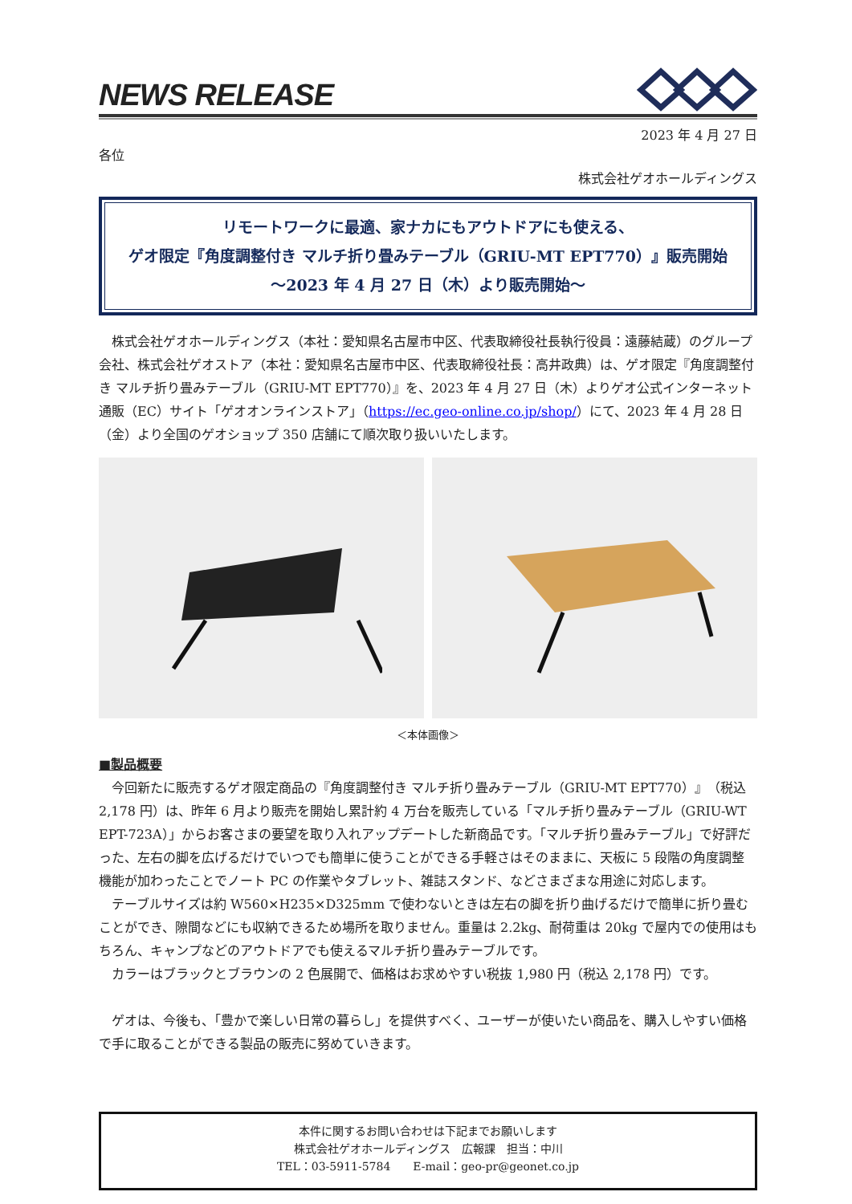NEWS RELEASE
2023 年 4 月 27 日
各位
株式会社ゲオホールディングス
リモートワークに最適、家ナカにもアウトドアにも使える、
ゲオ限定『角度調整付き マルチ折り畳みテーブル（GRIU-MT EPT770）』販売開始
～2023 年 4 月 27 日（木）より販売開始～
株式会社ゲオホールディングス（本社：愛知県名古屋市中区、代表取締役社長執行役員：遠藤結蔵）のグループ会社、株式会社ゲオストア（本社：愛知県名古屋市中区、代表取締役社長：高井政典）は、ゲオ限定『角度調整付き マルチ折り畳みテーブル（GRIU-MT EPT770）』を、2023 年 4 月 27 日（木）よりゲオ公式インターネット通販（EC）サイト「ゲオオンラインストア」（https://ec.geo-online.co.jp/shop/）にて、2023 年 4 月 28 日（金）より全国のゲオショップ 350 店舗にて順次取り扱いいたします。
＜本体画像＞
■製品概要
今回新たに販売するゲオ限定商品の『角度調整付き マルチ折り畳みテーブル（GRIU-MT EPT770）』（税込 2,178 円）は、昨年 6 月より販売を開始し累計約 4 万台を販売している「マルチ折り畳みテーブル（GRIU-WT EPT-723A）」からお客さまの要望を取り入れアップデートした新商品です。「マルチ折り畳みテーブル」で好評だった、左右の脚を広げるだけでいつでも簡単に使うことができる手軽さはそのままに、天板に 5 段階の角度調整機能が加わったことでノート PC の作業やタブレット、雑誌スタンド、などさまざまな用途に対応します。
テーブルサイズは約 W560×H235×D325mm で使わないときは左右の脚を折り曲げるだけで簡単に折り畳むことができ、隙間などにも収納できるため場所を取りません。重量は 2.2kg、耐荷重は 20kg で屋内での使用はもちろん、キャンプなどのアウトドアでも使えるマルチ折り畳みテーブルです。
カラーはブラックとブラウンの 2 色展開で、価格はお求めやすい税抜 1,980 円（税込 2,178 円）です。
ゲオは、今後も、「豊かで楽しい日常の暮らし」を提供すべく、ユーザーが使いたい商品を、購入しやすい価格で手に取ることができる製品の販売に努めていきます。
本件に関するお問い合わせは下記までお願いします
株式会社ゲオホールディングス　広報課　担当：中川
TEL：03-5911-5784　　E-mail：geo-pr@geonet.co.jp